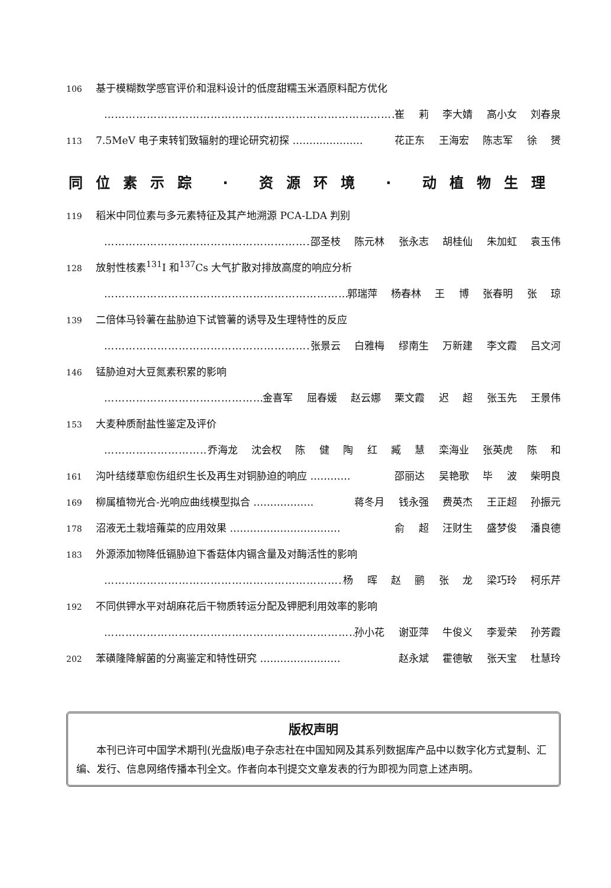106 基于模糊数学感官评价和混料设计的低度甜糯玉米酒原料配方优化
…………………………………………………………………………… 崔 莉 李大婧 高小女 刘春泉
113 7.5MeV 电子束转钔致辐射的理论研究初探 ………………… 花正东 王海宏 陈志军 徐 赟
同位素示踪 · 资源环境 · 动植物生理
119 稻米中同位素与多元素特征及其产地溯源 PCA-LDA 判别
…………………………………………………………… 邵圣枝 陈元林 张永志 胡桂仙 朱加虹 袁玉伟
128 放射性核素<sup>131</sup>I 和<sup>137</sup>Cs 大气扩散对排放高度的响应分析
…………………………………………………………………… 郭瑞萍 杨春林 王 博 张春明 张 琼
139 二倍体马铃薯在盐胁迫下试管薯的诱导及生理特性的反应
…………………………………………………………… 张景云 白雅梅 缪南生 万新建 李文霞 吕文河
146 锰胁迫对大豆氮素积累的影响
……………………………………………… 金喜军 屈春媛 赵云娜 栗文霞 迟 超 张玉先 王景伟
153 大麦种质耐盐性鉴定及评价
…………………………… 乔海龙 沈会权 陈 健 陶 红 臧 慧 栾海业 张英虎 陈 和
161 沟叶结缕草愈伤组织生长及再生对铜胁迫的响应 ………… 邵丽达 吴艳歌 毕 波 柴明良
169 柳属植物光合-光响应曲线模型拟合 ……………… 蒋冬月 钱永强 费英杰 王正超 孙振元
178 沼液无土栽培蕹菜的应用效果 …………………………… 俞 超 汪财生 盛梦俊 潘良德
183 外源添加物降低镉胁迫下香菇体内镉含量及对酶活性的影响
…………………………………………………………………… 杨 晖 赵 鹂 张 龙 梁巧玲 柯乐芹
192 不同供钾水平对胡麻花后干物质转运分配及钾肥利用效率的影响
…………………………………………………………………… 孙小花 谢亚萍 牛俊义 李爱荣 孙芳霞
202 苯磺隆降解菌的分离鉴定和特性研究 …………………… 赵永斌 霍德敏 张天宝 杜慧玲
版权声明
本刊已许可中国学术期刊(光盘版)电子杂志社在中国知网及其系列数据库产品中以数字化方式复制、汇编、发行、信息网络传播本刊全文。作者向本刊提交文章发表的行为即视为同意上述声明。